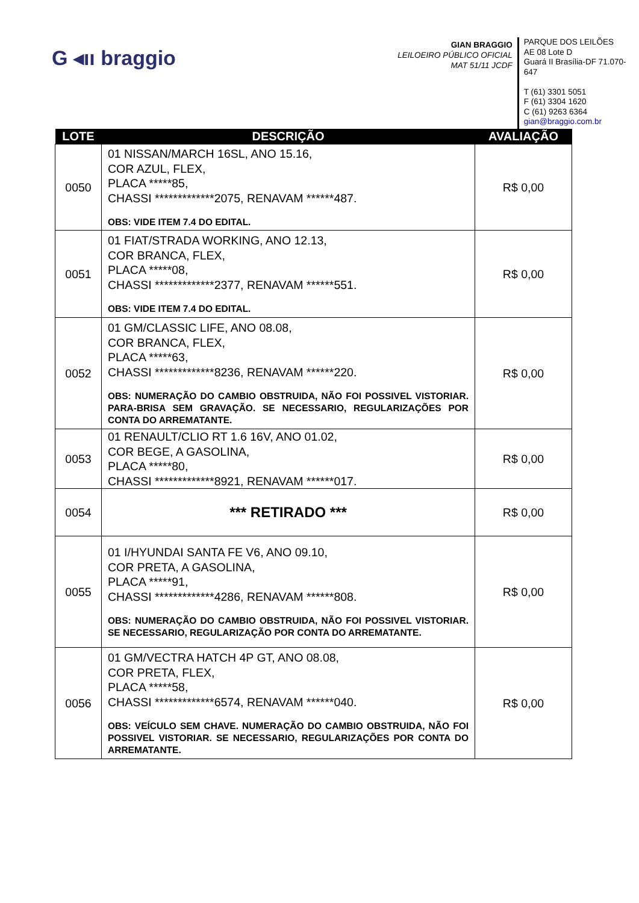G ◂ıı braggio
GIAN BRAGGIO
LEILOEIRO PÚBLICO OFICIAL
MAT 51/11 JCDF
PARQUE DOS LEILÕES
AE 08 Lote D
Guará II Brasília-DF 71.070-647
T (61) 3301 5051
F (61) 3304 1620
C (61) 9263 6364
gian@braggio.com.br
| LOTE | DESCRIÇÃO | AVALIAÇÃO |
| --- | --- | --- |
| 0050 | 01 NISSAN/MARCH 16SL, ANO 15.16, COR AZUL, FLEX, PLACA *****85, CHASSI *************2075, RENAVAM ******487. OBS: VIDE ITEM 7.4 DO EDITAL. | R$ 0,00 |
| 0051 | 01 FIAT/STRADA WORKING, ANO 12.13, COR BRANCA, FLEX, PLACA *****08, CHASSI *************2377, RENAVAM ******551. OBS: VIDE ITEM 7.4 DO EDITAL. | R$ 0,00 |
| 0052 | 01 GM/CLASSIC LIFE, ANO 08.08, COR BRANCA, FLEX, PLACA *****63, CHASSI *************8236, RENAVAM ******220. OBS: NUMERAÇÃO DO CAMBIO OBSTRUIDA, NÃO FOI POSSIVEL VISTORIAR. PARA-BRISA SEM GRAVAÇÃO. SE NECESSARIO, REGULARIZAÇÕES POR CONTA DO ARREMATANTE. | R$ 0,00 |
| 0053 | 01 RENAULT/CLIO RT 1.6 16V, ANO 01.02, COR BEGE, A GASOLINA, PLACA *****80, CHASSI *************8921, RENAVAM ******017. | R$ 0,00 |
| 0054 | *** RETIRADO *** | R$ 0,00 |
| 0055 | 01 I/HYUNDAI SANTA FE V6, ANO 09.10, COR PRETA, A GASOLINA, PLACA *****91, CHASSI *************4286, RENAVAM ******808. OBS: NUMERAÇÃO DO CAMBIO OBSTRUIDA, NÃO FOI POSSIVEL VISTORIAR. SE NECESSARIO, REGULARIZAÇÃO POR CONTA DO ARREMATANTE. | R$ 0,00 |
| 0056 | 01 GM/VECTRA HATCH 4P GT, ANO 08.08, COR PRETA, FLEX, PLACA *****58, CHASSI *************6574, RENAVAM ******040. OBS: VEÍCULO SEM CHAVE. NUMERAÇÃO DO CAMBIO OBSTRUIDA, NÃO FOI POSSIVEL VISTORIAR. SE NECESSARIO, REGULARIZAÇÕES POR CONTA DO ARREMATANTE. | R$ 0,00 |